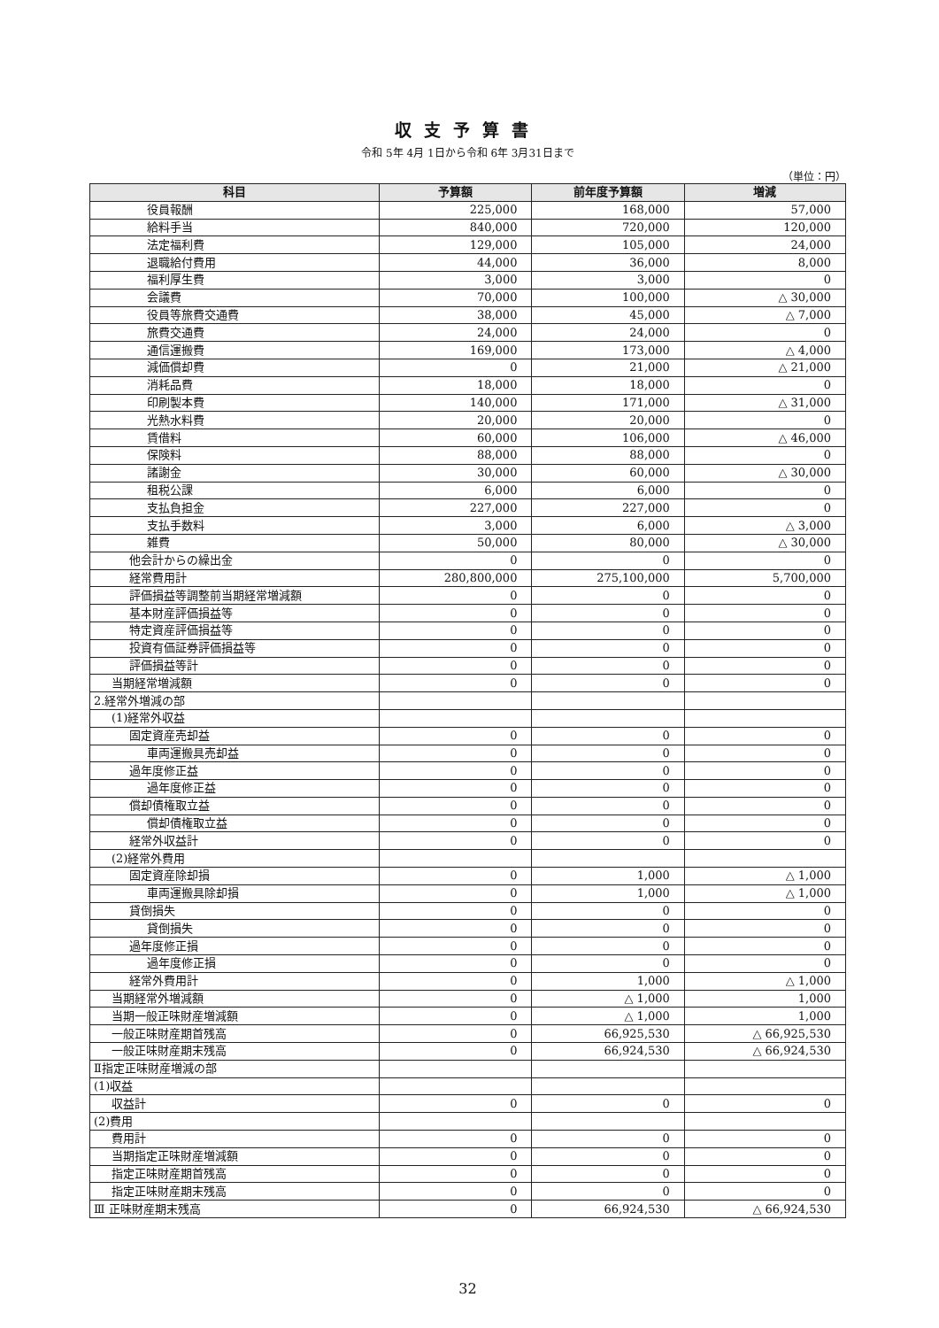収支予算書
令和 5年 4月 1日から令和 6年 3月31日まで
（単位：円）
| 科目 | 予算額 | 前年度予算額 | 増減 |
| --- | --- | --- | --- |
| 役員報酬 | 225,000 | 168,000 | 57,000 |
| 給料手当 | 840,000 | 720,000 | 120,000 |
| 法定福利費 | 129,000 | 105,000 | 24,000 |
| 退職給付費用 | 44,000 | 36,000 | 8,000 |
| 福利厚生費 | 3,000 | 3,000 | 0 |
| 会議費 | 70,000 | 100,000 | △ 30,000 |
| 役員等旅費交通費 | 38,000 | 45,000 | △ 7,000 |
| 旅費交通費 | 24,000 | 24,000 | 0 |
| 通信運搬費 | 169,000 | 173,000 | △ 4,000 |
| 減価償却費 | 0 | 21,000 | △ 21,000 |
| 消耗品費 | 18,000 | 18,000 | 0 |
| 印刷製本費 | 140,000 | 171,000 | △ 31,000 |
| 光熱水料費 | 20,000 | 20,000 | 0 |
| 賃借料 | 60,000 | 106,000 | △ 46,000 |
| 保険料 | 88,000 | 88,000 | 0 |
| 諸謝金 | 30,000 | 60,000 | △ 30,000 |
| 租税公課 | 6,000 | 6,000 | 0 |
| 支払負担金 | 227,000 | 227,000 | 0 |
| 支払手数料 | 3,000 | 6,000 | △ 3,000 |
| 雑費 | 50,000 | 80,000 | △ 30,000 |
| 他会計からの繰出金 | 0 | 0 | 0 |
| 経常費用計 | 280,800,000 | 275,100,000 | 5,700,000 |
| 評価損益等調整前当期経常増減額 | 0 | 0 | 0 |
| 基本財産評価損益等 | 0 | 0 | 0 |
| 特定資産評価損益等 | 0 | 0 | 0 |
| 投資有価証券評価損益等 | 0 | 0 | 0 |
| 評価損益等計 | 0 | 0 | 0 |
| 当期経常増減額 | 0 | 0 | 0 |
| 2.経常外増減の部 | | | |
| (1)経常外収益 | | | |
| 固定資産売却益 | 0 | 0 | 0 |
| 車両運搬具売却益 | 0 | 0 | 0 |
| 過年度修正益 | 0 | 0 | 0 |
| 過年度修正益 | 0 | 0 | 0 |
| 償却債権取立益 | 0 | 0 | 0 |
| 償却債権取立益 | 0 | 0 | 0 |
| 経常外収益計 | 0 | 0 | 0 |
| (2)経常外費用 | | | |
| 固定資産除却損 | 0 | 1,000 | △ 1,000 |
| 車両運搬具除却損 | 0 | 1,000 | △ 1,000 |
| 貸倒損失 | 0 | 0 | 0 |
| 貸倒損失 | 0 | 0 | 0 |
| 過年度修正損 | 0 | 0 | 0 |
| 過年度修正損 | 0 | 0 | 0 |
| 経常外費用計 | 0 | 1,000 | △ 1,000 |
| 当期経常外増減額 | 0 | △ 1,000 | 1,000 |
| 当期一般正味財産増減額 | 0 | △ 1,000 | 1,000 |
| 一般正味財産期首残高 | 0 | 66,925,530 | △ 66,925,530 |
| 一般正味財産期末残高 | 0 | 66,924,530 | △ 66,924,530 |
| Ⅱ指定正味財産増減の部 | | | |
| (1)収益 | | | |
| 収益計 | 0 | 0 | 0 |
| (2)費用 | | | |
| 費用計 | 0 | 0 | 0 |
| 当期指定正味財産増減額 | 0 | 0 | 0 |
| 指定正味財産期首残高 | 0 | 0 | 0 |
| 指定正味財産期末残高 | 0 | 0 | 0 |
| Ⅲ 正味財産期末残高 | 0 | 66,924,530 | △ 66,924,530 |
32